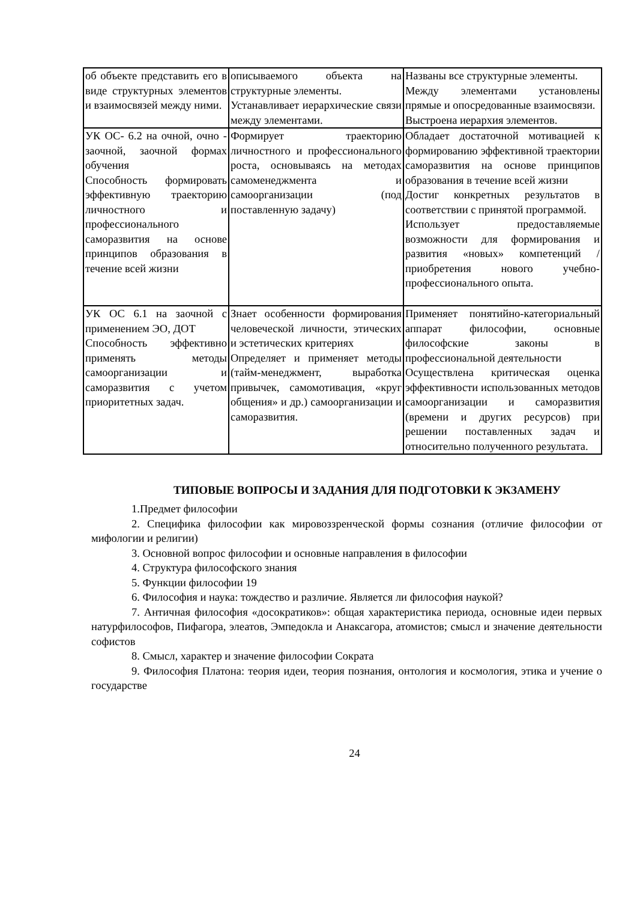| об объекте представить его в виде структурных элементов и взаимосвязей между ними. | описываемого объекта на структурные элементы. Устанавливает иерархические связи между элементами. | Названы все структурные элементы. Между элементами установлены прямые и опосредованные взаимосвязи. Выстроена иерархия элементов. |
| УК ОС- 6.2 на очной, очно - заочной, заочной формах обучения Способность формировать эффективную траекторию личностного и профессионального саморазвития на основе принципов образования в течение всей жизни | Формирует траекторию личностного и профессионального роста, основываясь на методах самоменеджмента и самоорганизации (под поставленную задачу) | Обладает достаточной мотивацией к формированию эффективной траектории саморазвития на основе принципов образования в течение всей жизни Достиг конкретных результатов в соответствии с принятой программой. Использует предоставляемые возможности для формирования и развития «новых» компетенций / приобретения нового учебно-профессионального опыта. |
| УК ОС 6.1 на заочной с применением ЭО, ДОТ Способность эффективно применять методы самоорганизации и саморазвития с учетом приоритетных задач. | Знает особенности формирования человеческой личности, этических и эстетических критериях Определяет и применяет методы (тайм-менеджмент, выработка привычек, самомотивация, «круг общения» и др.) самоорганизации и саморазвития. | Применяет понятийно-категориальный аппарат философии, основные философские законы в профессиональной деятельности Осуществлена критическая оценка эффективности использованных методов самоорганизации и саморазвития (времени и других ресурсов) при решении поставленных задач и относительно полученного результата. |
ТИПОВЫЕ ВОПРОСЫ И ЗАДАНИЯ ДЛЯ ПОДГОТОВКИ К ЭКЗАМЕНУ
1.Предмет философии
2. Специфика философии как мировоззренческой формы сознания (отличие философии от мифологии и религии)
3. Основной вопрос философии и основные направления в философии
4. Структура философского знания
5. Функции философии 19
6. Философия и наука: тождество и различие. Является ли философия наукой?
7. Античная философия «досократиков»: общая характеристика периода, основные идеи первых натурфилософов, Пифагора, элеатов, Эмпедокла и Анаксагора, атомистов; смысл и значение деятельности софистов
8. Смысл, характер и значение философии Сократа
9. Философия Платона: теория идеи, теория познания, онтология и космология, этика и учение о государстве
24